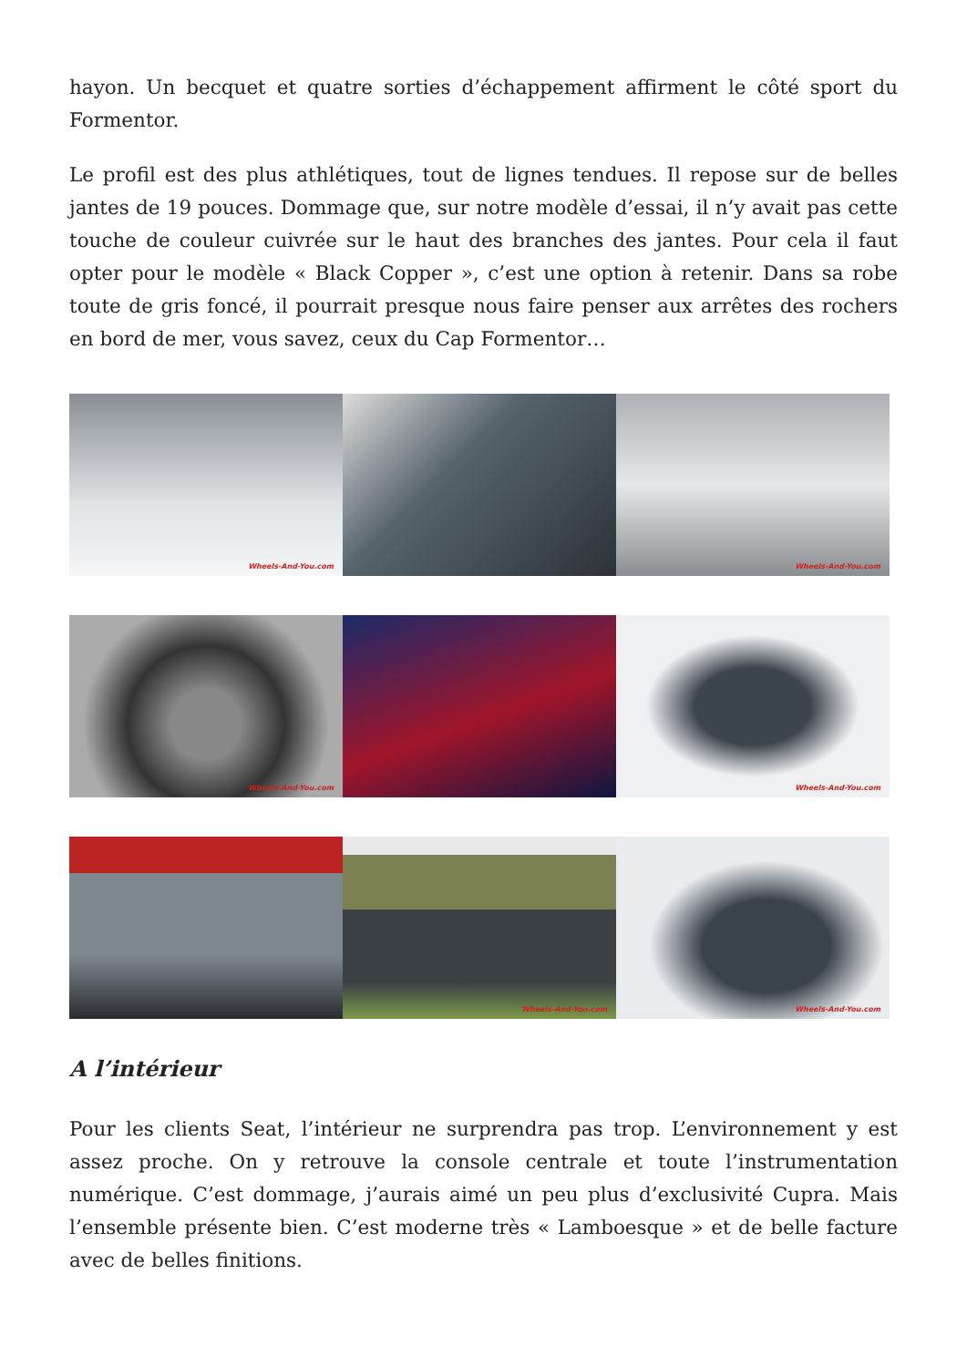hayon. Un becquet et quatre sorties d’échappement affirment le côté sport du Formentor.
Le profil est des plus athlétiques, tout de lignes tendues. Il repose sur de belles jantes de 19 pouces. Dommage que, sur notre modèle d’essai, il n’y avait pas cette touche de couleur cuivrée sur le haut des branches des jantes. Pour cela il faut opter pour le modèle « Black Copper », c’est une option à retenir. Dans sa robe toute de gris foncé, il pourrait presque nous faire penser aux arrêtes des rochers en bord de mer, vous savez, ceux du Cap Formentor…
Wheels-And-You.com
Wheels-And-You.com
Wheels-And-You.com
Wheels-And-You.com
Wheels-And-You.com
Wheels-And-You.com
A l’intérieur
Pour les clients Seat, l’intérieur ne surprendra pas trop. L’environnement y est assez proche. On y retrouve la console centrale et toute l’instrumentation numérique. C’est dommage, j’aurais aimé un peu plus d’exclusivité Cupra. Mais l’ensemble présente bien. C’est moderne très « Lamboesque » et de belle facture avec de belles finitions.